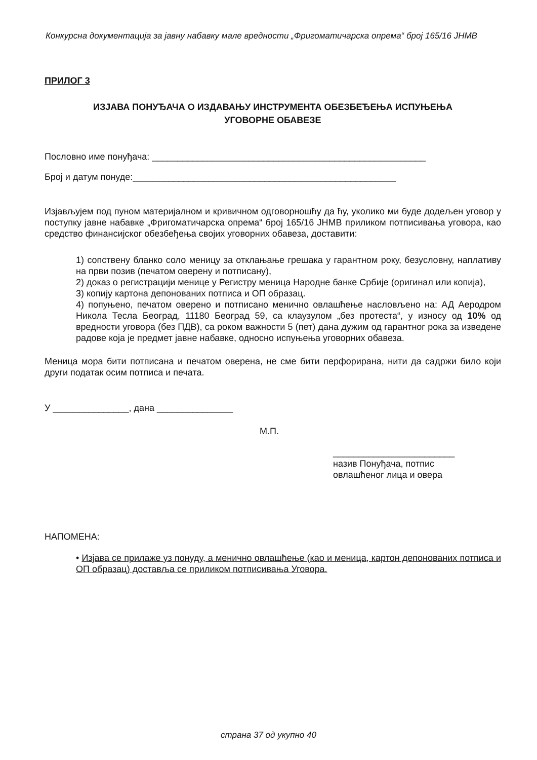Конкурсна документација за јавну набавку мале вредности „Фригоматичарска опрема“ број 165/16 ЈНМВ
ПРИЛОГ 3
ИЗЈАВА ПОНУЂАЧА О ИЗДАВАЊУ ИНСТРУМЕНТА ОБЕЗБЕЂЕЊА ИСПУЊЕЊА
УГОВОРНЕ ОБАВЕЗЕ
Пословно име понуђача: ______________________________________________________
Број и датум понуде:____________________________________________________
Изјављујем под пуном материјалном и кривичном одговорношћу да ћу, уколико ми буде додељен уговор у поступку јавне набавке „Фригоматичарска опрема“ број 165/16 ЈНМВ приликом потписивања уговора, као средство финансијског обезбеђења својих уговорних обавеза, доставити:
1) сопствену бланко соло меницу за отклањање грешака у гарантном року, безусловну, наплативу на први позив (печатом оверену и потписану),
2) доказ о регистрацији менице у Регистру меница Народне банке Србије (оригинал или копија),
3) копију картона депонованих потписа и ОП образац.
4) попуњено, печатом оверено и потписано менично овлашћење насловљено на: АД Аеродром Никола Тесла Београд, 11180 Београд 59, са клаузулом „без протеста“, у износу од 10% од вредности уговора (без ПДВ), са роком важности 5 (пет) дана дужим од гарантног рока за изведене радове која је предмет јавне набавке, односно испуњења уговорних обавеза.
Меница мора бити потписана и печатом оверена, не сме бити перфорирана, нити да садржи било који други податак осим потписа и печата.
У _______________, дана _______________
М.П.
________________________
назив Понуђача, потпис
овлашћеног лица и овера
НАПОМЕНА:
• Изјава се прилаже уз понуду, а менично овлашћење (као и меница, картон депонованих потписа и ОП образац) доставља се приликом потписивања Уговора.
страна 37 од укупно 40